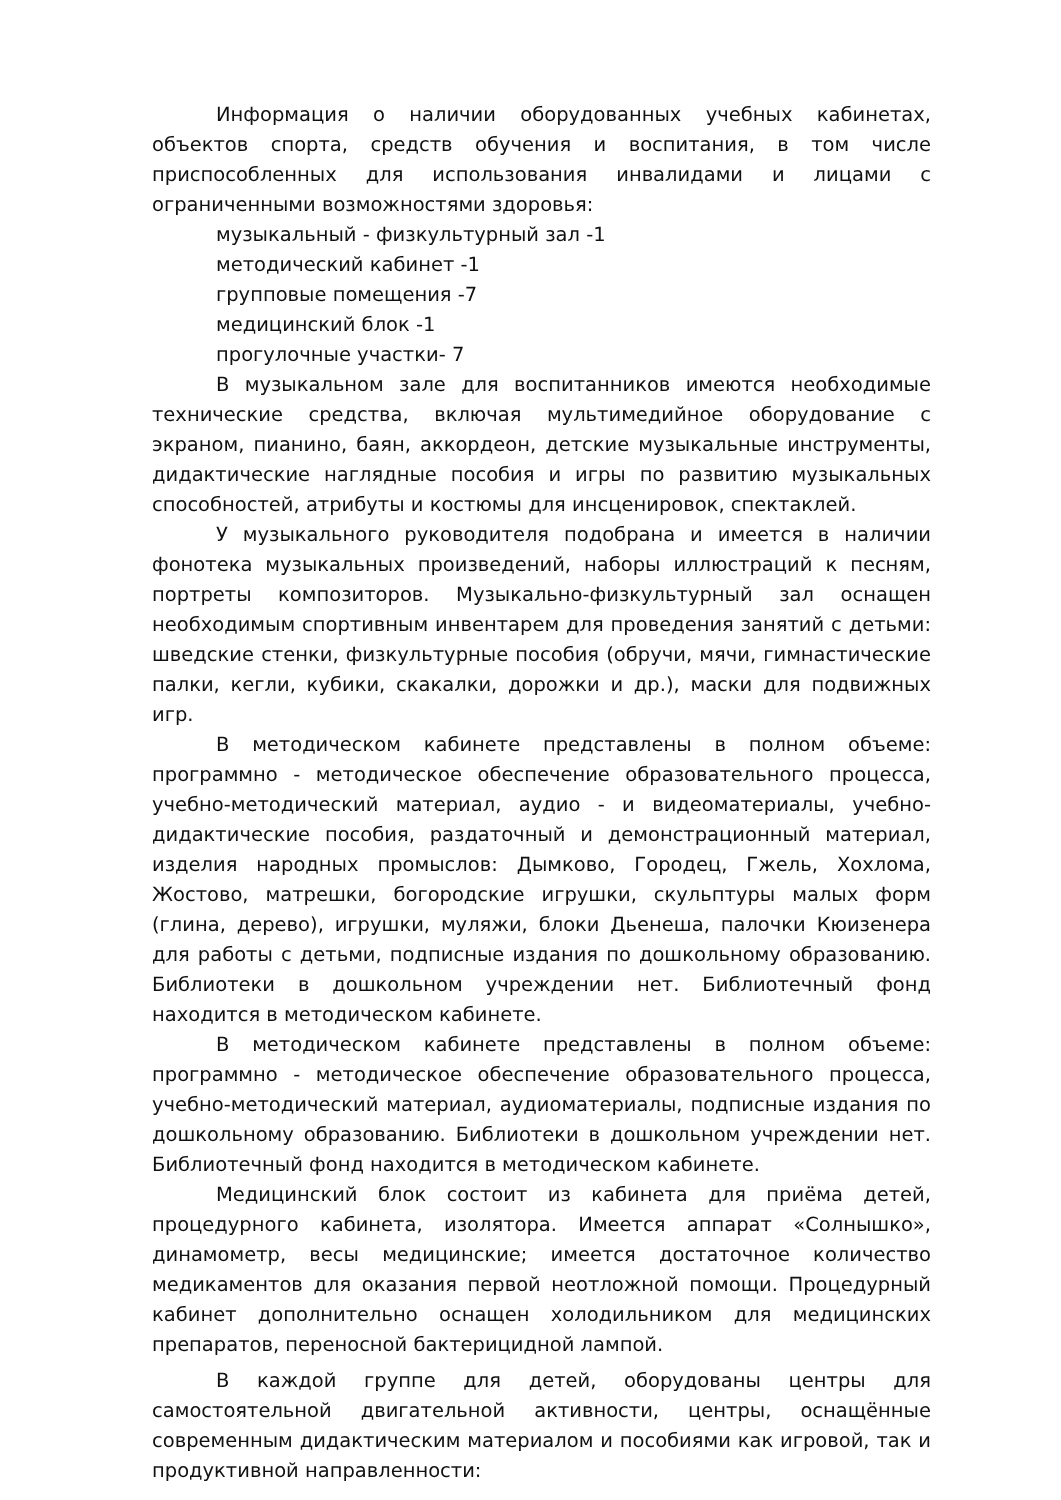Информация о наличии оборудованных учебных кабинетах, объектов спорта, средств обучения и воспитания, в том числе приспособленных для использования инвалидами и лицами с ограниченными возможностями здоровья:
музыкальный - физкультурный зал -1
методический кабинет -1
групповые помещения -7
медицинский блок -1
прогулочные участки- 7
В музыкальном зале для воспитанников имеются необходимые технические средства, включая мультимедийное оборудование с экраном, пианино, баян, аккордеон, детские музыкальные инструменты, дидактические наглядные пособия и игры по развитию музыкальных способностей, атрибуты и костюмы для инсценировок, спектаклей.
У музыкального руководителя подобрана и имеется в наличии фонотека музыкальных произведений, наборы иллюстраций к песням, портреты композиторов. Музыкально-физкультурный зал оснащен необходимым спортивным инвентарем для проведения занятий с детьми: шведские стенки, физкультурные пособия (обручи, мячи, гимнастические палки, кегли, кубики, скакалки, дорожки и др.), маски для подвижных игр.
В методическом кабинете представлены в полном объеме: программно - методическое обеспечение образовательного процесса, учебно-методический материал, аудио - и видеоматериалы, учебно-дидактические пособия, раздаточный и демонстрационный материал, изделия народных промыслов: Дымково, Городец, Гжель, Хохлома, Жостово, матрешки, богородские игрушки, скульптуры малых форм (глина, дерево), игрушки, муляжи, блоки Дьенеша, палочки Кюизенера для работы с детьми, подписные издания по дошкольному образованию. Библиотеки в дошкольном учреждении нет. Библиотечный фонд находится в методическом кабинете.
В методическом кабинете представлены в полном объеме: программно - методическое обеспечение образовательного процесса, учебно-методический материал, аудиоматериалы, подписные издания по дошкольному образованию. Библиотеки в дошкольном учреждении нет. Библиотечный фонд находится в методическом кабинете.
Медицинский блок состоит из кабинета для приёма детей, процедурного кабинета, изолятора. Имеется аппарат «Солнышко», динамометр, весы медицинские; имеется достаточное количество медикаментов для оказания первой неотложной помощи. Процедурный кабинет дополнительно оснащен холодильником для медицинских препаратов, переносной бактерицидной лампой.
В каждой группе для детей, оборудованы центры для самостоятельной двигательной активности, центры, оснащённые современным дидактическим материалом и пособиями как игровой, так и продуктивной направленности: